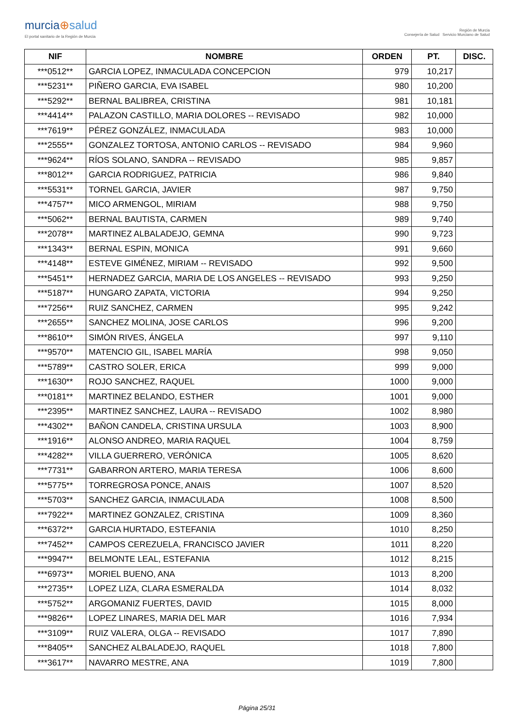murcia⊕salud
El portal sanitario de la Región de Murcia
Región de Murcia
Consejería de Salud Servicio Murciano de Salud
| NIF | NOMBRE | ORDEN | PT. | DISC. |
| --- | --- | --- | --- | --- |
| ***0512** | GARCIA LOPEZ, INMACULADA CONCEPCION | 979 | 10,217 | |
| ***5231** | PIÑERO GARCIA, EVA ISABEL | 980 | 10,200 | |
| ***5292** | BERNAL BALIBREA, CRISTINA | 981 | 10,181 | |
| ***4414** | PALAZON CASTILLO, MARIA DOLORES -- REVISADO | 982 | 10,000 | |
| ***7619** | PÉREZ GONZÁLEZ, INMACULADA | 983 | 10,000 | |
| ***2555** | GONZALEZ TORTOSA, ANTONIO CARLOS -- REVISADO | 984 | 9,960 | |
| ***9624** | RÍOS SOLANO, SANDRA -- REVISADO | 985 | 9,857 | |
| ***8012** | GARCIA RODRIGUEZ, PATRICIA | 986 | 9,840 | |
| ***5531** | TORNEL GARCIA, JAVIER | 987 | 9,750 | |
| ***4757** | MICO ARMENGOL, MIRIAM | 988 | 9,750 | |
| ***5062** | BERNAL BAUTISTA, CARMEN | 989 | 9,740 | |
| ***2078** | MARTINEZ ALBALADEJO, GEMNA | 990 | 9,723 | |
| ***1343** | BERNAL ESPIN, MONICA | 991 | 9,660 | |
| ***4148** | ESTEVE GIMÉNEZ, MIRIAM -- REVISADO | 992 | 9,500 | |
| ***5451** | HERNADEZ GARCIA, MARIA DE LOS ANGELES -- REVISADO | 993 | 9,250 | |
| ***5187** | HUNGARO ZAPATA, VICTORIA | 994 | 9,250 | |
| ***7256** | RUIZ SANCHEZ, CARMEN | 995 | 9,242 | |
| ***2655** | SANCHEZ MOLINA, JOSE CARLOS | 996 | 9,200 | |
| ***8610** | SIMÓN RIVES, ÁNGELA | 997 | 9,110 | |
| ***9570** | MATENCIO GIL, ISABEL MARÍA | 998 | 9,050 | |
| ***5789** | CASTRO SOLER, ERICA | 999 | 9,000 | |
| ***1630** | ROJO SANCHEZ, RAQUEL | 1000 | 9,000 | |
| ***0181** | MARTINEZ BELANDO, ESTHER | 1001 | 9,000 | |
| ***2395** | MARTINEZ SANCHEZ, LAURA -- REVISADO | 1002 | 8,980 | |
| ***4302** | BAÑON CANDELA, CRISTINA URSULA | 1003 | 8,900 | |
| ***1916** | ALONSO ANDREO, MARIA RAQUEL | 1004 | 8,759 | |
| ***4282** | VILLA GUERRERO, VERÓNICA | 1005 | 8,620 | |
| ***7731** | GABARRON ARTERO, MARIA TERESA | 1006 | 8,600 | |
| ***5775** | TORREGROSA PONCE, ANAIS | 1007 | 8,520 | |
| ***5703** | SANCHEZ GARCIA, INMACULADA | 1008 | 8,500 | |
| ***7922** | MARTINEZ GONZALEZ, CRISTINA | 1009 | 8,360 | |
| ***6372** | GARCIA HURTADO, ESTEFANIA | 1010 | 8,250 | |
| ***7452** | CAMPOS CEREZUELA, FRANCISCO JAVIER | 1011 | 8,220 | |
| ***9947** | BELMONTE LEAL, ESTEFANIA | 1012 | 8,215 | |
| ***6973** | MORIEL BUENO, ANA | 1013 | 8,200 | |
| ***2735** | LOPEZ LIZA, CLARA ESMERALDA | 1014 | 8,032 | |
| ***5752** | ARGOMANIZ FUERTES, DAVID | 1015 | 8,000 | |
| ***9826** | LOPEZ LINARES, MARIA DEL MAR | 1016 | 7,934 | |
| ***3109** | RUIZ VALERA, OLGA -- REVISADO | 1017 | 7,890 | |
| ***8405** | SANCHEZ ALBALADEJO, RAQUEL | 1018 | 7,800 | |
| ***3617** | NAVARRO MESTRE, ANA | 1019 | 7,800 | |
Página 25/31